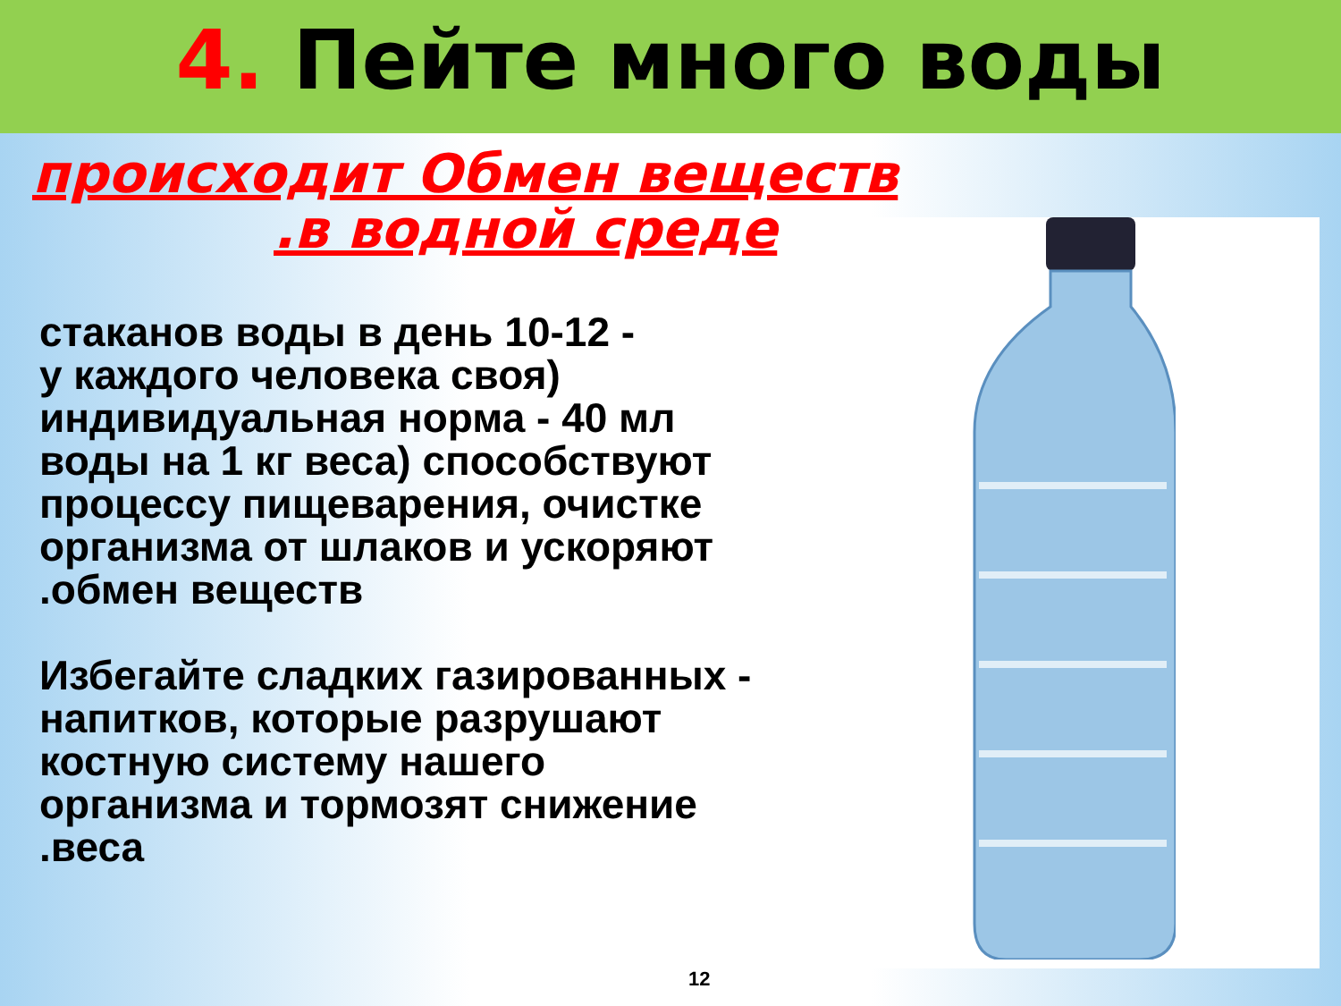4. Пейте много воды
происходит Обмен веществ
.в водной среде
стаканов воды в день 10-12 -
у каждого человека своя)
индивидуальная норма - 40 мл
воды на 1 кг веса) способствуют
процессу пищеварения, очистке
организма от шлаков и ускоряют
.обмен веществ
Избегайте сладких газированных -
напитков, которые разрушают
костную систему нашего
организма и тормозят снижение
.веса
12